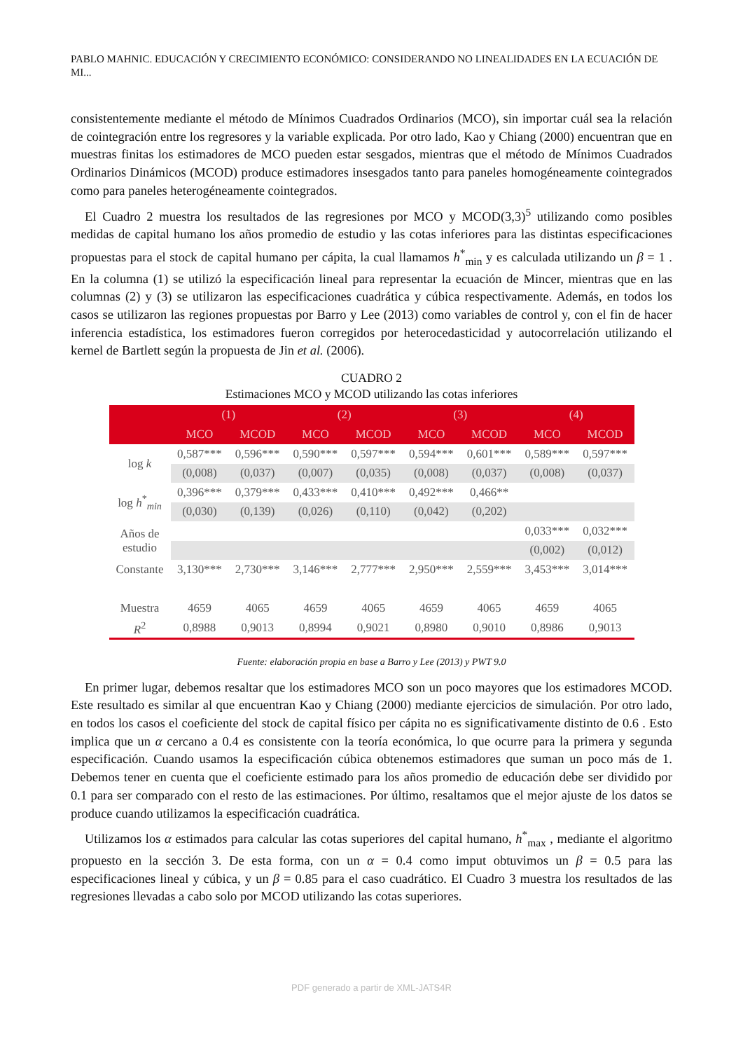PABLO MAHNIC. EDUCACIÓN Y CRECIMIENTO ECONÓMICO: CONSIDERANDO NO LINEALIDADES EN LA ECUACIÓN DE MI...
consistentemente mediante el método de Mínimos Cuadrados Ordinarios (MCO), sin importar cuál sea la relación de cointegración entre los regresores y la variable explicada. Por otro lado, Kao y Chiang (2000) encuentran que en muestras finitas los estimadores de MCO pueden estar sesgados, mientras que el método de Mínimos Cuadrados Ordinarios Dinámicos (MCOD) produce estimadores insesgados tanto para paneles homogéneamente cointegrados como para paneles heterogéneamente cointegrados.
El Cuadro 2 muestra los resultados de las regresiones por MCO y MCOD(3,3)<sup>5</sup> utilizando como posibles medidas de capital humano los años promedio de estudio y las cotas inferiores para las distintas especificaciones propuestas para el stock de capital humano per cápita, la cual llamamos h<sup>*</sup><sub>min</sub> y es calculada utilizando un β = 1 . En la columna (1) se utilizó la especificación lineal para representar la ecuación de Mincer, mientras que en las columnas (2) y (3) se utilizaron las especificaciones cuadrática y cúbica respectivamente. Además, en todos los casos se utilizaron las regiones propuestas por Barro y Lee (2013) como variables de control y, con el fin de hacer inferencia estadística, los estimadores fueron corregidos por heterocedasticidad y autocorrelación utilizando el kernel de Bartlett según la propuesta de Jin et al. (2006).
CUADRO 2
Estimaciones MCO y MCOD utilizando las cotas inferiores
| | (1) | | (2) | | (3) | | (4) | |
| --- | --- | --- | --- | --- | --- | --- | --- | --- |
| | MCO | MCOD | MCO | MCOD | MCO | MCOD | MCO | MCOD |
| log k | 0,587*** | 0,596*** | 0,590*** | 0,597*** | 0,594*** | 0,601*** | 0,589*** | 0,597*** |
| | (0,008) | (0,037) | (0,007) | (0,035) | (0,008) | (0,037) | (0,008) | (0,037) |
| log h<sup>*</sup><sub>min</sub> | 0,396*** | 0,379*** | 0,433*** | 0,410*** | 0,492*** | 0,466** | | |
| | (0,030) | (0,139) | (0,026) | (0,110) | (0,042) | (0,202) | | |
| Años de estudio | | | | | | | 0,033*** | 0,032*** |
| | | | | | | | (0,002) | (0,012) |
| Constante | 3,130*** | 2,730*** | 3,146*** | 2,777*** | 2,950*** | 2,559*** | 3,453*** | 3,014*** |
| Muestra | 4659 | 4065 | 4659 | 4065 | 4659 | 4065 | 4659 | 4065 |
| R<sup>2</sup> | 0,8988 | 0,9013 | 0,8994 | 0,9021 | 0,8980 | 0,9010 | 0,8986 | 0,9013 |
Fuente: elaboración propia en base a Barro y Lee (2013) y PWT 9.0
En primer lugar, debemos resaltar que los estimadores MCO son un poco mayores que los estimadores MCOD. Este resultado es similar al que encuentran Kao y Chiang (2000) mediante ejercicios de simulación. Por otro lado, en todos los casos el coeficiente del stock de capital físico per cápita no es significativamente distinto de 0.6 . Esto implica que un α cercano a 0.4 es consistente con la teoría económica, lo que ocurre para la primera y segunda especificación. Cuando usamos la especificación cúbica obtenemos estimadores que suman un poco más de 1. Debemos tener en cuenta que el coeficiente estimado para los años promedio de educación debe ser dividido por 0.1 para ser comparado con el resto de las estimaciones. Por último, resaltamos que el mejor ajuste de los datos se produce cuando utilizamos la especificación cuadrática.
Utilizamos los α estimados para calcular las cotas superiores del capital humano, h<sup>*</sup><sub>max</sub> , mediante el algoritmo propuesto en la sección 3. De esta forma, con un α = 0.4 como imput obtuvimos un β = 0.5 para las especificaciones lineal y cúbica, y un β = 0.85 para el caso cuadrático. El Cuadro 3 muestra los resultados de las regresiones llevadas a cabo solo por MCOD utilizando las cotas superiores.
PDF generado a partir de XML-JATS4R